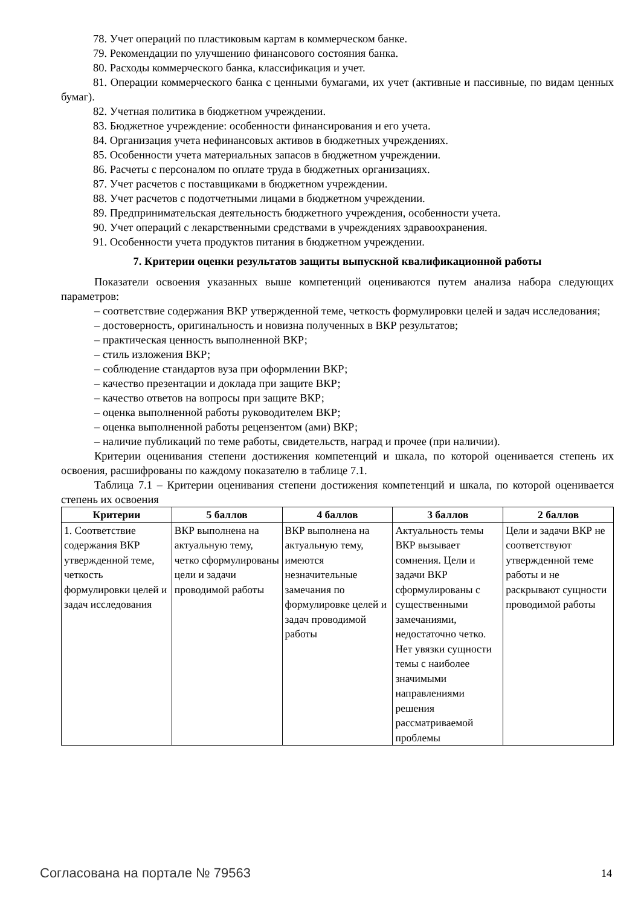78. Учет операций по пластиковым картам в коммерческом банке.
79. Рекомендации по улучшению финансового состояния банка.
80. Расходы коммерческого банка, классификация и учет.
81. Операции коммерческого банка с ценными бумагами, их учет (активные и пассивные, по видам ценных бумаг).
82. Учетная политика в бюджетном учреждении.
83. Бюджетное учреждение: особенности финансирования и его учета.
84. Организация учета нефинансовых активов в бюджетных учреждениях.
85. Особенности учета материальных запасов в бюджетном учреждении.
86. Расчеты с персоналом по оплате труда в бюджетных организациях.
87. Учет расчетов с поставщиками в бюджетном учреждении.
88. Учет расчетов с подотчетными лицами в бюджетном учреждении.
89. Предпринимательская деятельность бюджетного учреждения, особенности учета.
90. Учет операций с лекарственными средствами в учреждениях здравоохранения.
91. Особенности учета продуктов питания в бюджетном учреждении.
7. Критерии оценки результатов защиты выпускной квалификационной работы
Показатели освоения указанных выше компетенций оцениваются путем анализа набора следующих параметров:
– соответствие содержания ВКР утвержденной теме, четкость формулировки целей и задач исследования;
– достоверность, оригинальность и новизна полученных в ВКР результатов;
– практическая ценность выполненной ВКР;
– стиль изложения ВКР;
– соблюдение стандартов вуза при оформлении ВКР;
– качество презентации и доклада при защите ВКР;
– качество ответов на вопросы при защите ВКР;
– оценка выполненной работы руководителем ВКР;
– оценка выполненной работы рецензентом (ами) ВКР;
– наличие публикаций по теме работы, свидетельств, наград и прочее (при наличии).
Критерии оценивания степени достижения компетенций и шкала, по которой оценивается степень их освоения, расшифрованы по каждому показателю в таблице 7.1.
Таблица 7.1 – Критерии оценивания степени достижения компетенций и шкала, по которой оценивается степень их освоения
| Критерии | 5 баллов | 4 баллов | 3 баллов | 2 баллов |
| --- | --- | --- | --- | --- |
| 1. Соответствие содержания ВКР утвержденной теме, четкость формулировки целей и задач исследования | ВКР выполнена на актуальную тему, четко сформулированы цели и задачи проводимой работы | ВКР выполнена на актуальную тему, имеются незначительные замечания по формулировке целей и задач проводимой работы | Актуальность темы ВКР вызывает сомнения. Цели и задачи ВКР сформулированы с существенными замечаниями, недостаточно четко. Нет увязки сущности темы с наиболее значимыми направлениями решения рассматриваемой проблемы | Цели и задачи ВКР не соответствуют утвержденной теме работы и не раскрывают сущности проводимой работы |
Согласована на портале № 79563 14